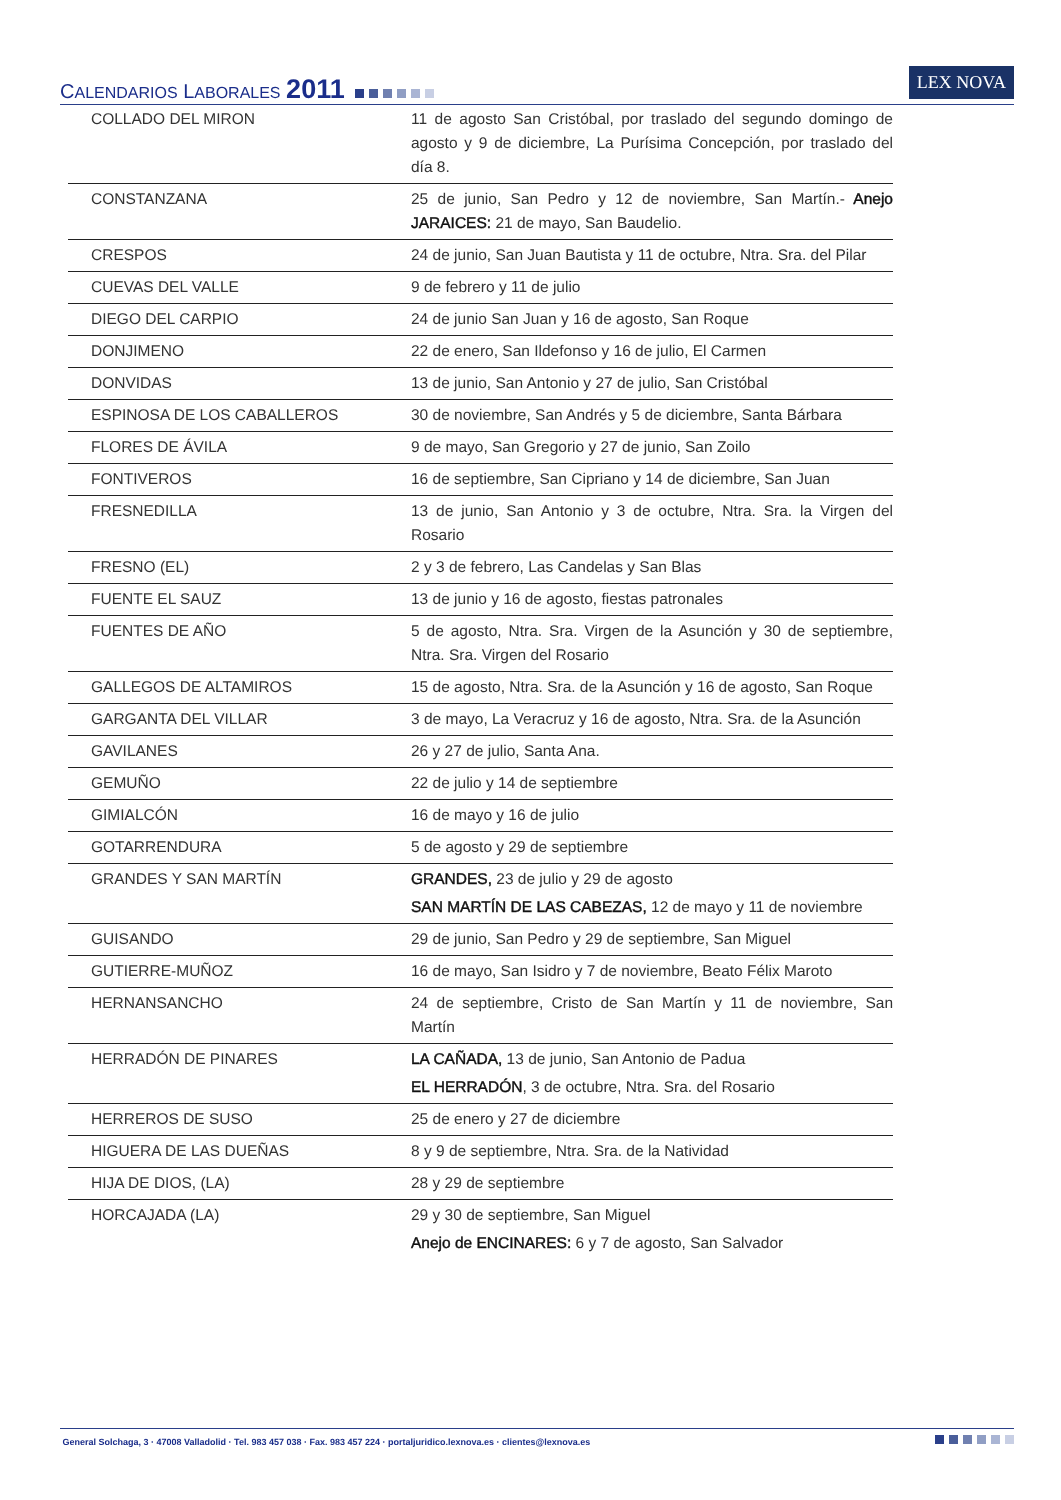CALENDARIOS LABORALES 2011 LEX NOVA
| COLLADO DEL MIRON | 11 de agosto San Cristóbal, por traslado del segundo domingo de agosto y 9 de diciembre, La Purísima Concepción, por traslado del día 8. |
| CONSTANZANA | 25 de junio, San Pedro y 12 de noviembre, San Martín.- Anejo JARAICES: 21 de mayo, San Baudelio. |
| CRESPOS | 24 de junio, San Juan Bautista y 11 de octubre, Ntra. Sra. del Pilar |
| CUEVAS DEL VALLE | 9 de febrero y 11 de julio |
| DIEGO DEL CARPIO | 24 de junio San Juan y 16 de agosto, San Roque |
| DONJIMENO | 22 de enero, San Ildefonso y 16 de julio, El Carmen |
| DONVIDAS | 13 de junio, San Antonio y 27 de julio, San Cristóbal |
| ESPINOSA DE LOS CABALLEROS | 30 de noviembre, San Andrés y 5 de diciembre, Santa Bárbara |
| FLORES DE ÁVILA | 9 de mayo, San Gregorio y 27 de junio, San Zoilo |
| FONTIVEROS | 16 de septiembre, San Cipriano y 14 de diciembre, San Juan |
| FRESNEDILLA | 13 de junio, San Antonio y 3 de octubre, Ntra. Sra. la Virgen del Rosario |
| FRESNO (EL) | 2 y 3 de febrero, Las Candelas y San Blas |
| FUENTE EL SAUZ | 13 de junio y 16 de agosto, fiestas patronales |
| FUENTES DE AÑO | 5 de agosto, Ntra. Sra. Virgen de la Asunción y 30 de septiembre, Ntra. Sra. Virgen del Rosario |
| GALLEGOS DE ALTAMIROS | 15 de agosto, Ntra. Sra. de la Asunción y 16 de agosto, San Roque |
| GARGANTA DEL VILLAR | 3 de mayo, La Veracruz y 16 de agosto, Ntra. Sra. de la Asunción |
| GAVILANES | 26 y 27 de julio, Santa Ana. |
| GEMUÑO | 22 de julio y 14 de septiembre |
| GIMIALCÓN | 16 de mayo y 16 de julio |
| GOTARRENDURA | 5 de agosto y 29 de septiembre |
| GRANDES Y SAN MARTÍN | GRANDES, 23 de julio y 29 de agosto SAN MARTÍN DE LAS CABEZAS, 12 de mayo y 11 de noviembre |
| GUISANDO | 29 de junio, San Pedro y 29 de septiembre, San Miguel |
| GUTIERRE-MUÑOZ | 16 de mayo, San Isidro y 7 de noviembre, Beato Félix Maroto |
| HERNANSANCHO | 24 de septiembre, Cristo de San Martín y 11 de noviembre, San Martín |
| HERRADÓN DE PINARES | LA CAÑADA, 13 de junio, San Antonio de Padua EL HERRADÓN , 3 de octubre, Ntra. Sra. del Rosario |
| HERREROS DE SUSO | 25 de enero y 27 de diciembre |
| HIGUERA DE LAS DUEÑAS | 8 y 9 de septiembre, Ntra. Sra. de la Natividad |
| HIJA DE DIOS, (LA) | 28 y 29 de septiembre |
| HORCAJADA (LA) | 29 y 30 de septiembre, San Miguel Anejo de ENCINARES: 6 y 7 de agosto, San Salvador |
General Solchaga, 3 · 47008 Valladolid · Tel. 983 457 038 · Fax. 983 457 224 · portaljuridico.lexnova.es · clientes@lexnova.es